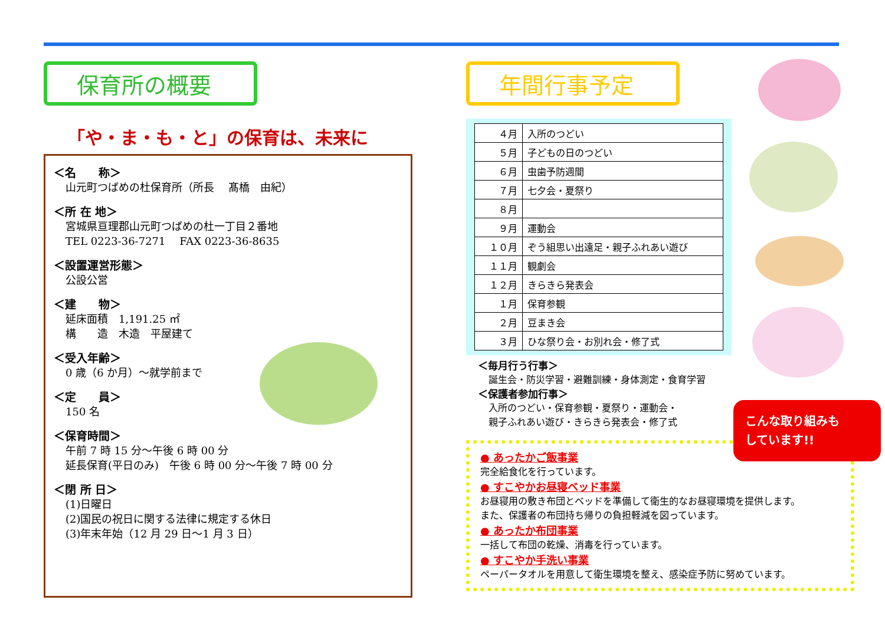保育所の概要
「や・ま・も・と」の保育は、未来に
＜名　　称＞
山元町つばめの杜保育所（所長　 髙橋　由紀）
＜所 在 地＞
宮城県亘理郡山元町つばめの杜一丁目２番地
TEL 0223-36-7271　 FAX 0223-36-8635
＜設置運営形態＞
公設公営
＜建　　物＞
延床面積　1,191.25 ㎡
構　　造　木造　平屋建て
＜受入年齢＞
0 歳（6 か月）～就学前まで
＜定　　員＞
150 名
＜保育時間＞
午前 7 時 15 分～午後 6 時 00 分
延長保育(平日のみ)　午後 6 時 00 分～午後 7 時 00 分
＜閉 所 日＞
(1)日曜日
(2)国民の祝日に関する法律に規定する休日
(3)年末年始（12 月 29 日～1 月 3 日）
年間行事予定
| ４月 | 入所のつどい |
| ５月 | 子どもの日のつどい |
| ６月 | 虫歯予防週間 |
| ７月 | 七夕会・夏祭り |
| ８月 | |
| ９月 | 運動会 |
| １０月 | ぞう組思い出遠足・親子ふれあい遊び |
| １１月 | 観劇会 |
| １２月 | きらきら発表会 |
| １月 | 保育参観 |
| ２月 | 豆まき会 |
| ３月 | ひな祭り会・お別れ会・修了式 |
＜毎月行う行事＞
誕生会・防災学習・避難訓練・身体測定・食育学習
＜保護者参加行事＞
入所のつどい・保育参観・夏祭り・運動会・
親子ふれあい遊び・きらきら発表会・修了式
● あったかご飯事業
完全給食化を行っています。
● すこやかお昼寝ベッド事業
お昼寝用の敷き布団とベッドを準備して衛生的なお昼寝環境を提供します。
また、保護者の布団持ち帰りの負担軽減を図っています。
● あったか布団事業
一括して布団の乾燥、消毒を行っています。
● すこやか手洗い事業
ペーパータオルを用意して衛生環境を整え、感染症予防に努めています。
こんな取り組みも
しています!!